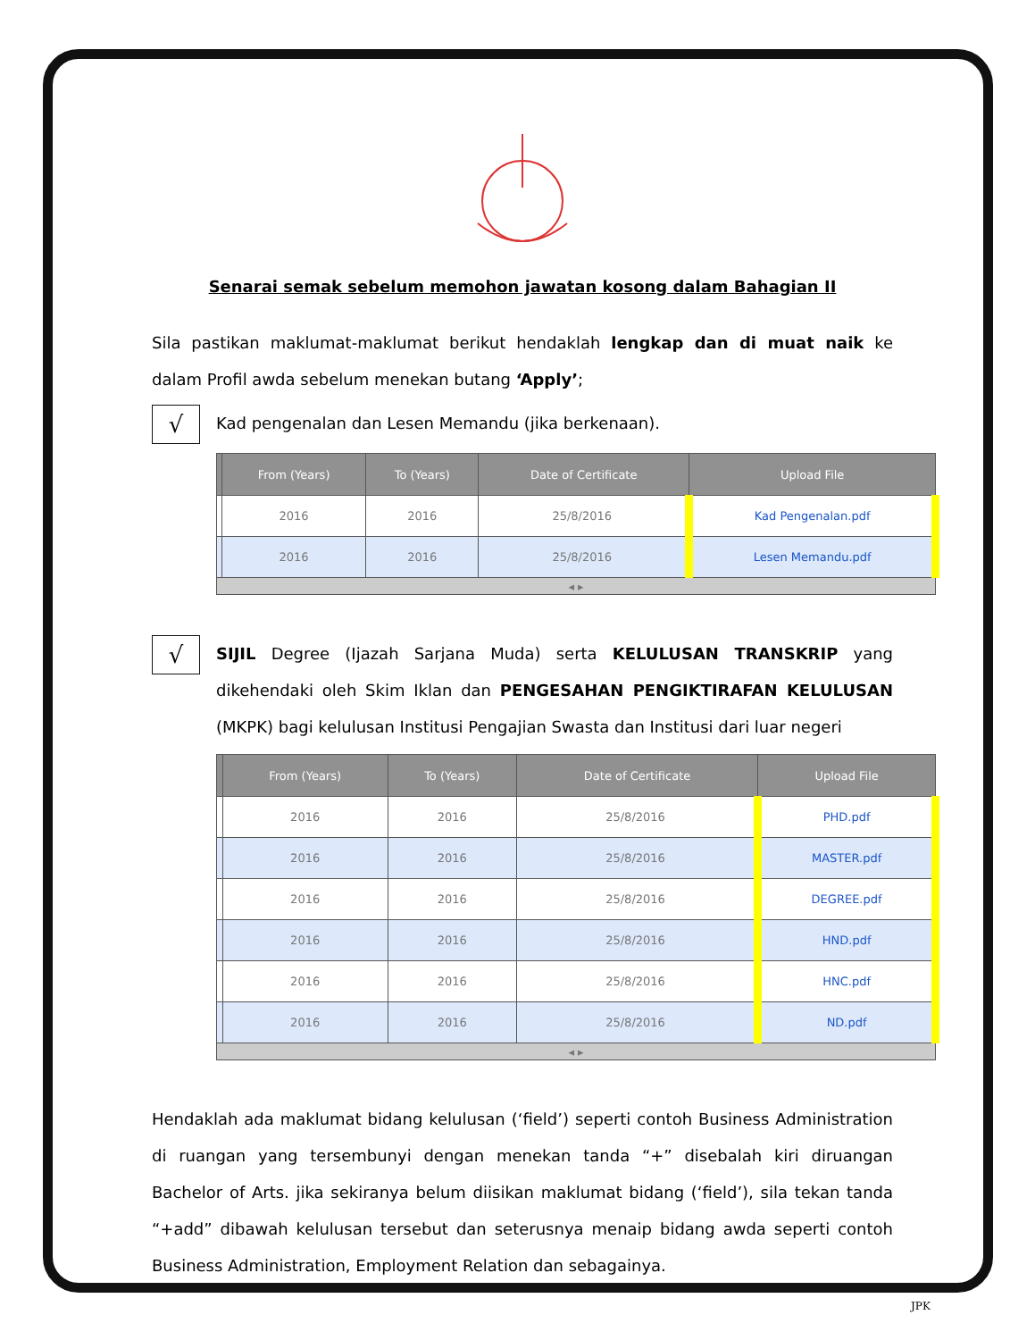Senarai semak sebelum memohon jawatan kosong dalam Bahagian II
Sila pastikan maklumat-maklumat berikut hendaklah lengkap dan di muat naik ke dalam Profil awda sebelum menekan butang ‘Apply’;
√
Kad pengenalan dan Lesen Memandu (jika berkenaan).
| | From (Years) | To (Years) | Date of Certificate | Upload File |
| --- | --- | --- | --- | --- |
| | 2016 | 2016 | 25/8/2016 | Kad Pengenalan.pdf |
| | 2016 | 2016 | 25/8/2016 | Lesen Memandu.pdf |
| ◂ ▸ | | | | |
√
SIJIL Degree (Ijazah Sarjana Muda) serta KELULUSAN TRANSKRIP yang dikehendaki oleh Skim Iklan dan PENGESAHAN PENGIKTIRAFAN KELULUSAN (MKPK) bagi kelulusan Institusi Pengajian Swasta dan Institusi dari luar negeri
| | From (Years) | To (Years) | Date of Certificate | Upload File |
| --- | --- | --- | --- | --- |
| | 2016 | 2016 | 25/8/2016 | PHD.pdf |
| | 2016 | 2016 | 25/8/2016 | MASTER.pdf |
| | 2016 | 2016 | 25/8/2016 | DEGREE.pdf |
| | 2016 | 2016 | 25/8/2016 | HND.pdf |
| | 2016 | 2016 | 25/8/2016 | HNC.pdf |
| | 2016 | 2016 | 25/8/2016 | ND.pdf |
| ◂ ▸ | | | | |
Hendaklah ada maklumat bidang kelulusan (‘field’) seperti contoh Business Administration di ruangan yang tersembunyi dengan menekan tanda “+” disebalah kiri diruangan Bachelor of Arts. jika sekiranya belum diisikan maklumat bidang (‘field’), sila tekan tanda “+add” dibawah kelulusan tersebut dan seterusnya menaip bidang awda seperti contoh Business Administration, Employment Relation dan sebagainya.
JPK